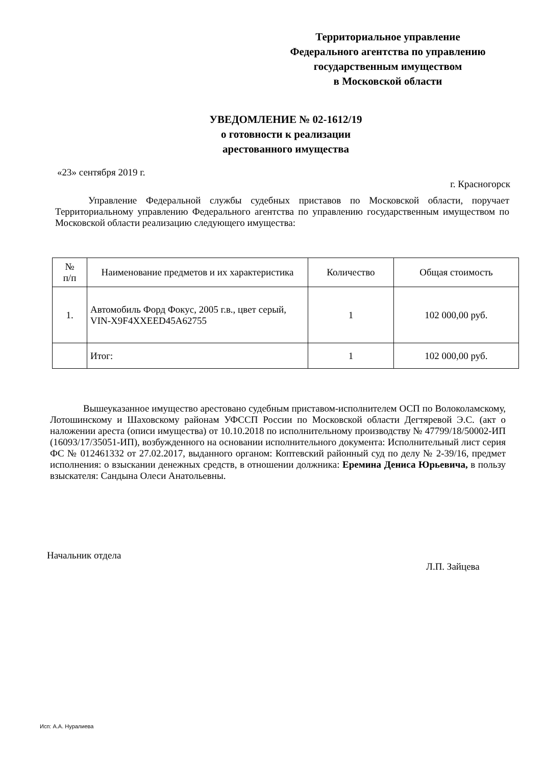Территориальное управление
Федерального агентства по управлению
государственным имуществом
в Московской области
УВЕДОМЛЕНИЕ № 02-1612/19
о готовности к реализации
арестованного имущества
«23» сентября 2019 г.
г. Красногорск
Управление Федеральной службы судебных приставов по Московской области, поручает Территориальному управлению Федерального агентства по управлению государственным имуществом по Московской области реализацию следующего имущества:
| № п/п | Наименование предметов и их характеристика | Количество | Общая стоимость |
| --- | --- | --- | --- |
| 1. | Автомобиль Форд Фокус, 2005 г.в., цвет серый, VIN-X9F4XXEED45A62755 | 1 | 102 000,00 руб. |
| | Итог: | 1 | 102 000,00 руб. |
Вышеуказанное имущество арестовано судебным приставом-исполнителем ОСП по Волоколамскому, Лотошинскому и Шаховскому районам УФССП России по Московской области Дегтяревой Э.С. (акт о наложении ареста (описи имущества) от 10.10.2018 по исполнительному производству № 47799/18/50002-ИП (16093/17/35051-ИП), возбужденного на основании исполнительного документа: Исполнительный лист серия ФС № 012461332 от 27.02.2017, выданного органом: Коптевский районный суд по делу № 2-39/16, предмет исполнения: о взыскании денежных средств, в отношении должника: Еремина Дениса Юрьевича, в пользу взыскателя: Сандына Олеси Анатольевны.
Начальник отдела
Л.П. Зайцева
Исп: А.А. Нуралиева